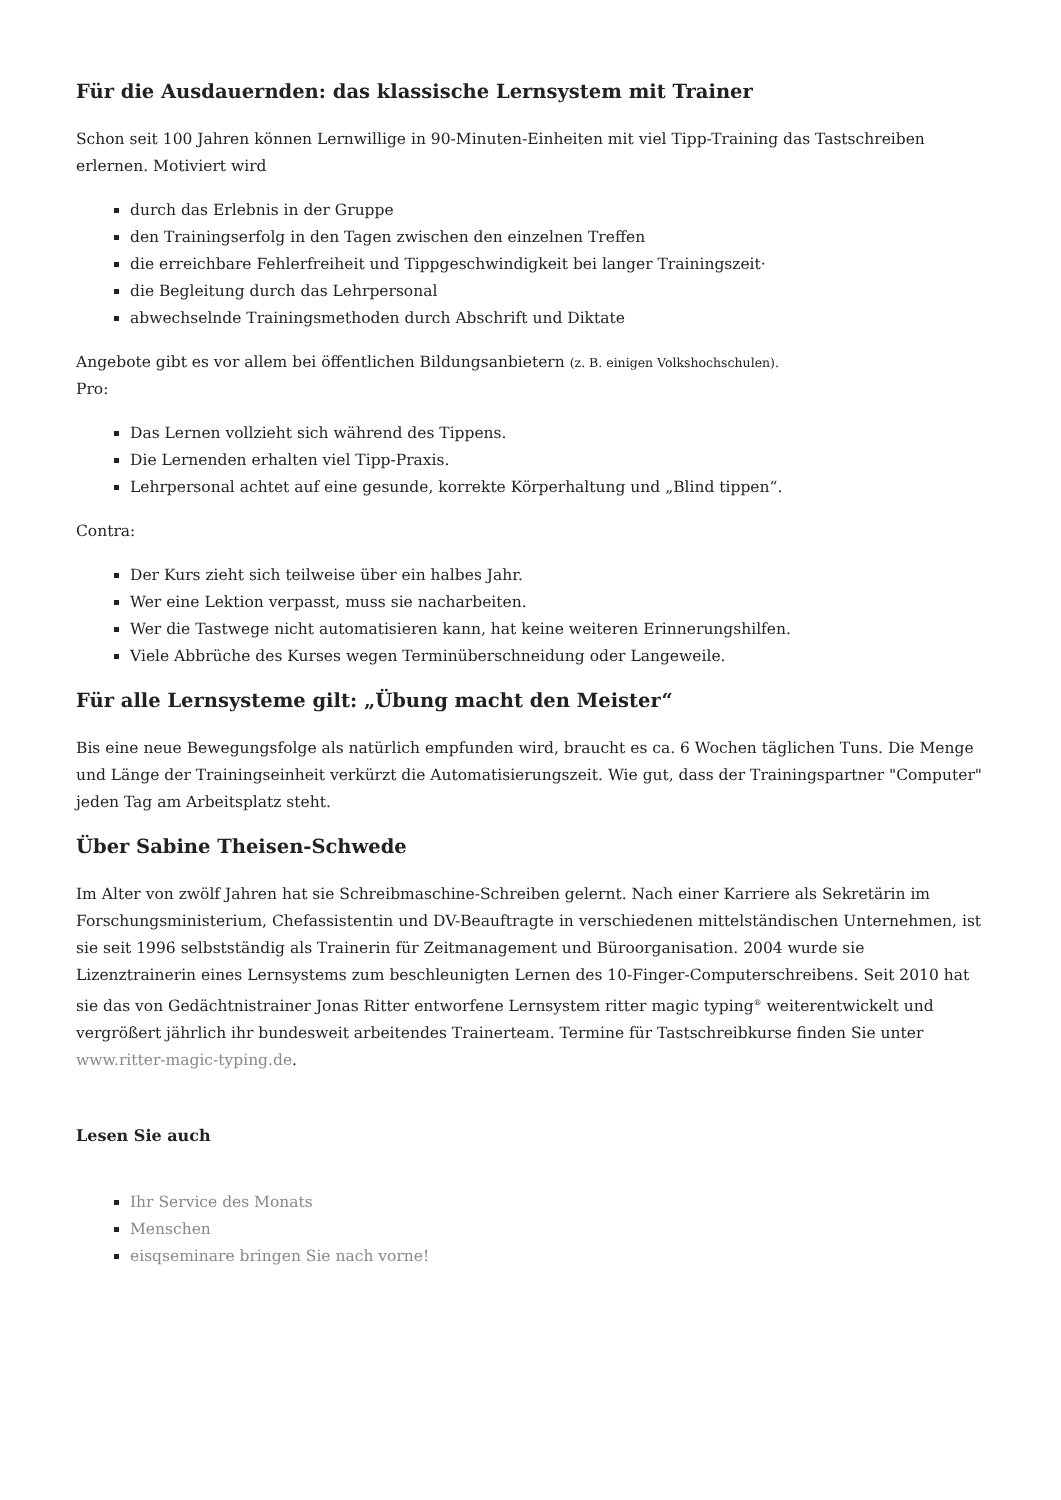Für die Ausdauernden: das klassische Lernsystem mit Trainer
Schon seit 100 Jahren können Lernwillige in 90-Minuten-Einheiten mit viel Tipp-Training das Tastschreiben erlernen. Motiviert wird
durch das Erlebnis in der Gruppe
den Trainingserfolg in den Tagen zwischen den einzelnen Treffen
die erreichbare Fehlerfreiheit und Tippgeschwindigkeit bei langer Trainingszeit·
die Begleitung durch das Lehrpersonal
abwechselnde Trainingsmethoden durch Abschrift und Diktate
Angebote gibt es vor allem bei öffentlichen Bildungsanbietern (z. B. einigen Volkshochschulen).
Pro:
Das Lernen vollzieht sich während des Tippens.
Die Lernenden erhalten viel Tipp-Praxis.
Lehrpersonal achtet auf eine gesunde, korrekte Körperhaltung und „Blind tippen“.
Contra:
Der Kurs zieht sich teilweise über ein halbes Jahr.
Wer eine Lektion verpasst, muss sie nacharbeiten.
Wer die Tastwege nicht automatisieren kann, hat keine weiteren Erinnerungshilfen.
Viele Abbrüche des Kurses wegen Terminüberschneidung oder Langeweile.
Für alle Lernsysteme gilt: „Übung macht den Meister“
Bis eine neue Bewegungsfolge als natürlich empfunden wird, braucht es ca. 6 Wochen täglichen Tuns. Die Menge und Länge der Trainingseinheit verkürzt die Automatisierungszeit. Wie gut, dass der Trainingspartner "Computer" jeden Tag am Arbeitsplatz steht.
Über Sabine Theisen-Schwede
Im Alter von zwölf Jahren hat sie Schreibmaschine-Schreiben gelernt. Nach einer Karriere als Sekretärin im Forschungsministerium, Chefassistentin und DV-Beauftragte in verschiedenen mittelständischen Unternehmen, ist sie seit 1996 selbstständig als Trainerin für Zeitmanagement und Büroorganisation. 2004 wurde sie Lizenztrainerin eines Lernsystems zum beschleunigten Lernen des 10-Finger-Computerschreibens. Seit 2010 hat sie das von Gedächtnistrainer Jonas Ritter entworfene Lernsystem ritter magic typing<sup>®</sup> weiterentwickelt und vergrößert jährlich ihr bundesweit arbeitendes Trainerteam. Termine für Tastschreibkurse finden Sie unter www.ritter-magic-typing.de.
Lesen Sie auch
Ihr Service des Monats
Menschen
eisqseminare bringen Sie nach vorne!